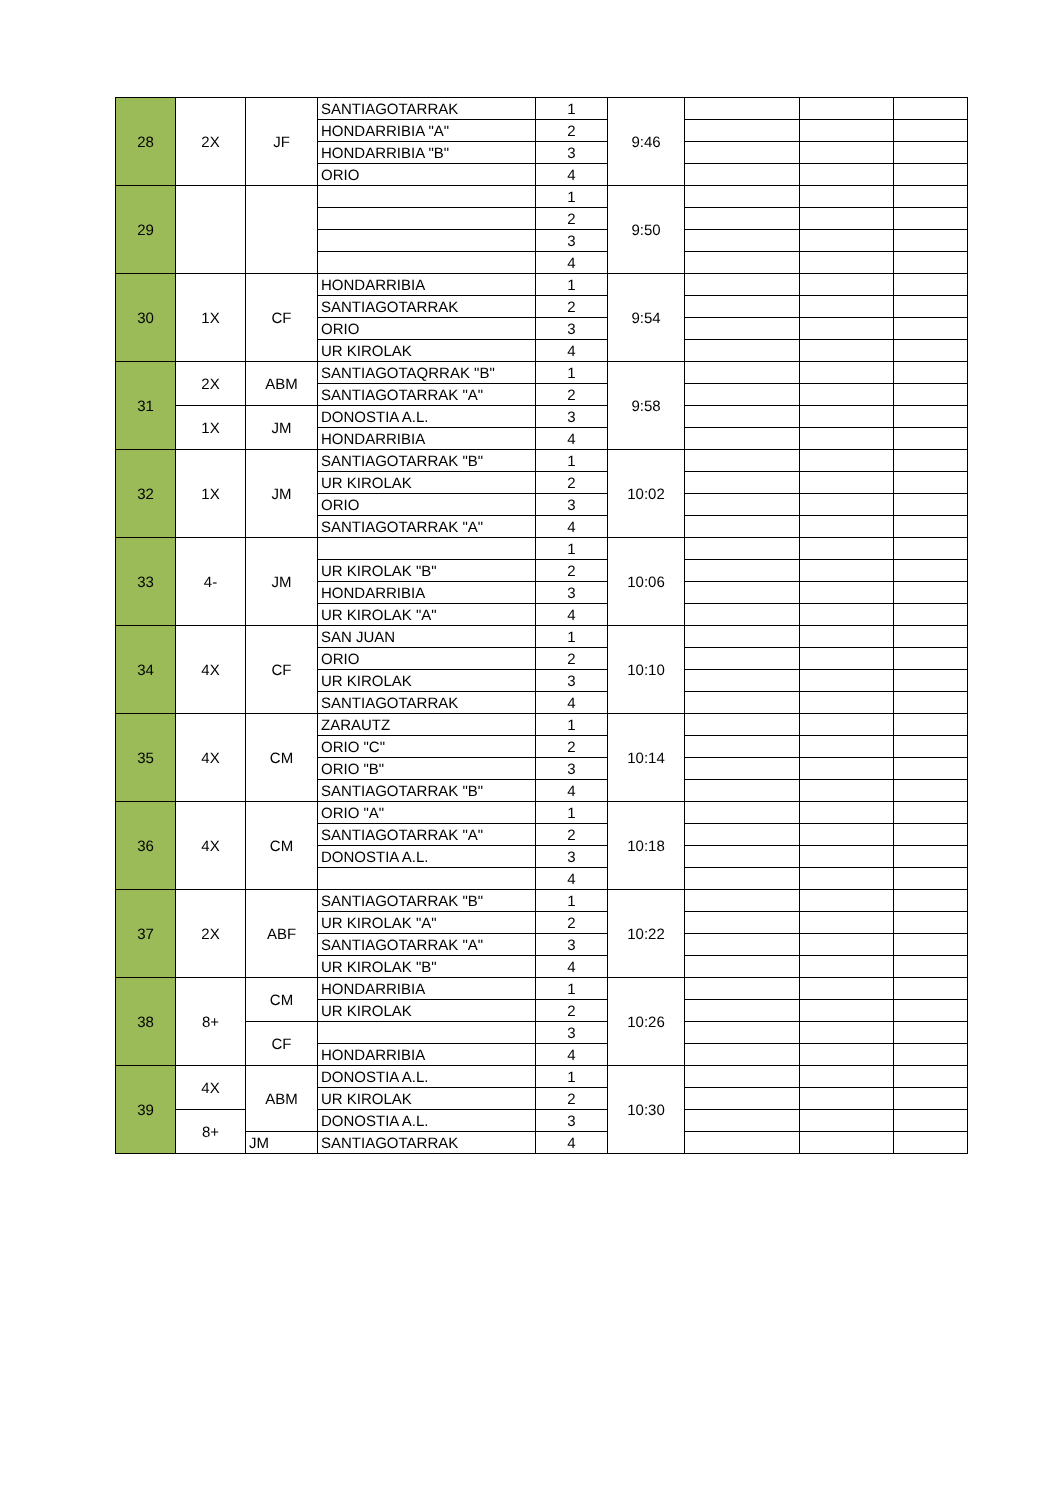| 28 | 2X | JF | SANTIAGOTARRAK | 1 | 9:46 | | | |
| | | | HONDARRIBIA "A" | 2 | | | | |
| | | | HONDARRIBIA "B" | 3 | | | | |
| | | | ORIO | 4 | | | | |
| 29 | | | | 1 | 9:50 | | | |
| | | | | 2 | | | | |
| | | | | 3 | | | | |
| | | | | 4 | | | | |
| 30 | 1X | CF | HONDARRIBIA | 1 | 9:54 | | | |
| | | | SANTIAGOTARRAK | 2 | | | | |
| | | | ORIO | 3 | | | | |
| | | | UR KIROLAK | 4 | | | | |
| 31 | 2X | ABM | SANTIAGOTAQRRAK "B" | 1 | 9:58 | | | |
| | | | SANTIAGOTARRAK "A" | 2 | | | | |
| | 1X | JM | DONOSTIA A.L. | 3 | | | | |
| | | | HONDARRIBIA | 4 | | | | |
| 32 | 1X | JM | SANTIAGOTARRAK "B" | 1 | 10:02 | | | |
| | | | UR KIROLAK | 2 | | | | |
| | | | ORIO | 3 | | | | |
| | | | SANTIAGOTARRAK "A" | 4 | | | | |
| 33 | 4- | JM | | 1 | 10:06 | | | |
| | | | UR KIROLAK "B" | 2 | | | | |
| | | | HONDARRIBIA | 3 | | | | |
| | | | UR KIROLAK "A" | 4 | | | | |
| 34 | 4X | CF | SAN JUAN | 1 | 10:10 | | | |
| | | | ORIO | 2 | | | | |
| | | | UR KIROLAK | 3 | | | | |
| | | | SANTIAGOTARRAK | 4 | | | | |
| 35 | 4X | CM | ZARAUTZ | 1 | 10:14 | | | |
| | | | ORIO "C" | 2 | | | | |
| | | | ORIO "B" | 3 | | | | |
| | | | SANTIAGOTARRAK "B" | 4 | | | | |
| 36 | 4X | CM | ORIO "A" | 1 | 10:18 | | | |
| | | | SANTIAGOTARRAK "A" | 2 | | | | |
| | | | DONOSTIA A.L. | 3 | | | | |
| | | | | 4 | | | | |
| 37 | 2X | ABF | SANTIAGOTARRAK "B" | 1 | 10:22 | | | |
| | | | UR KIROLAK "A" | 2 | | | | |
| | | | SANTIAGOTARRAK "A" | 3 | | | | |
| | | | UR KIROLAK "B" | 4 | | | | |
| 38 | 8+ | CM | HONDARRIBIA | 1 | 10:26 | | | |
| | | | UR KIROLAK | 2 | | | | |
| | | CF | | 3 | | | | |
| | | | HONDARRIBIA | 4 | | | | |
| 39 | 4X | ABM | DONOSTIA A.L. | 1 | 10:30 | | | |
| | | | UR KIROLAK | 2 | | | | |
| | 8+ | | DONOSTIA A.L. | 3 | | | | |
| | | JM | SANTIAGOTARRAK | 4 | | | | |